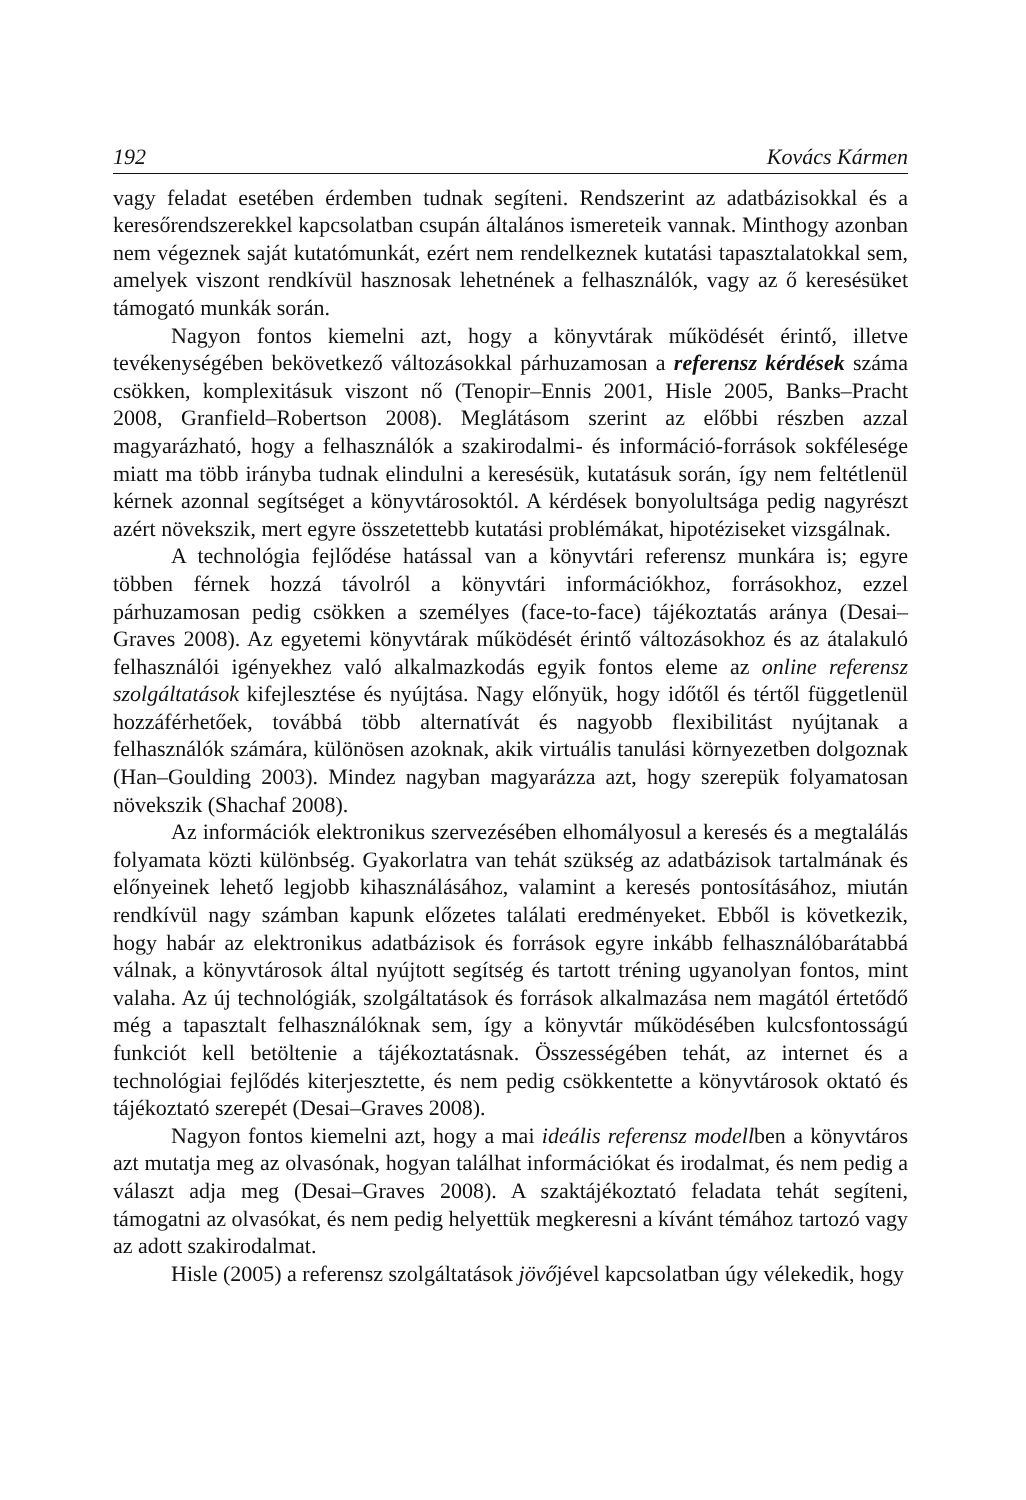192 Kovács Kármen
vagy feladat esetében érdemben tudnak segíteni. Rendszerint az adatbázisokkal és a keresőrendszerekkel kapcsolatban csupán általános ismereteik vannak. Minthogy azonban nem végeznek saját kutatómunkát, ezért nem rendelkeznek kutatási tapasztalatokkal sem, amelyek viszont rendkívül hasznosak lehetnének a felhasználók, vagy az ő keresésüket támogató munkák során.
Nagyon fontos kiemelni azt, hogy a könyvtárak működését érintő, illetve tevékenységében bekövetkező változásokkal párhuzamosan a referensz kérdések száma csökken, komplexitásuk viszont nő (Tenopir–Ennis 2001, Hisle 2005, Banks–Pracht 2008, Granfield–Robertson 2008). Meglátásom szerint az előbbi részben azzal magyarázható, hogy a felhasználók a szakirodalmi- és információ-források sokfélesége miatt ma több irányba tudnak elindulni a keresésük, kutatásuk során, így nem feltétlenül kérnek azonnal segítséget a könyvtárosoktól. A kérdések bonyolultsága pedig nagyrészt azért növekszik, mert egyre összetettebb kutatási problémákat, hipotéziseket vizsgálnak.
A technológia fejlődése hatással van a könyvtári referensz munkára is; egyre többen férnek hozzá távolról a könyvtári információkhoz, forrásokhoz, ezzel párhuzamosan pedig csökken a személyes (face-to-face) tájékoztatás aránya (Desai–Graves 2008). Az egyetemi könyvtárak működését érintő változásokhoz és az átalakuló felhasználói igényekhez való alkalmazkodás egyik fontos eleme az online referensz szolgáltatások kifejlesztése és nyújtása. Nagy előnyük, hogy időtől és tértől függetlenül hozzáférhetőek, továbbá több alternatívát és nagyobb flexibilitást nyújtanak a felhasználók számára, különösen azoknak, akik virtuális tanulási környezetben dolgoznak (Han–Goulding 2003). Mindez nagyban magyarázza azt, hogy szerepük folyamatosan növekszik (Shachaf 2008).
Az információk elektronikus szervezésében elhomályosul a keresés és a megtalálás folyamata közti különbség. Gyakorlatra van tehát szükség az adatbázisok tartalmának és előnyeinek lehető legjobb kihasználásához, valamint a keresés pontosításához, miután rendkívül nagy számban kapunk előzetes találati eredményeket. Ebből is következik, hogy habár az elektronikus adatbázisok és források egyre inkább felhasználóbarátabbá válnak, a könyvtárosok által nyújtott segítség és tartott tréning ugyanolyan fontos, mint valaha. Az új technológiák, szolgáltatások és források alkalmazása nem magától értetődő még a tapasztalt felhasználóknak sem, így a könyvtár működésében kulcsfontosságú funkciót kell betöltenie a tájékoztatásnak. Összességében tehát, az internet és a technológiai fejlődés kiterjesztette, és nem pedig csökkentette a könyvtárosok oktató és tájékoztató szerepét (Desai–Graves 2008).
Nagyon fontos kiemelni azt, hogy a mai ideális referensz modellben a könyvtáros azt mutatja meg az olvasónak, hogyan találhat információkat és irodalmat, és nem pedig a választ adja meg (Desai–Graves 2008). A szaktájékoztató feladata tehát segíteni, támogatni az olvasókat, és nem pedig helyettük megkeresni a kívánt témához tartozó vagy az adott szakirodalmat.
Hisle (2005) a referensz szolgáltatások jövőjével kapcsolatban úgy vélekedik, hogy